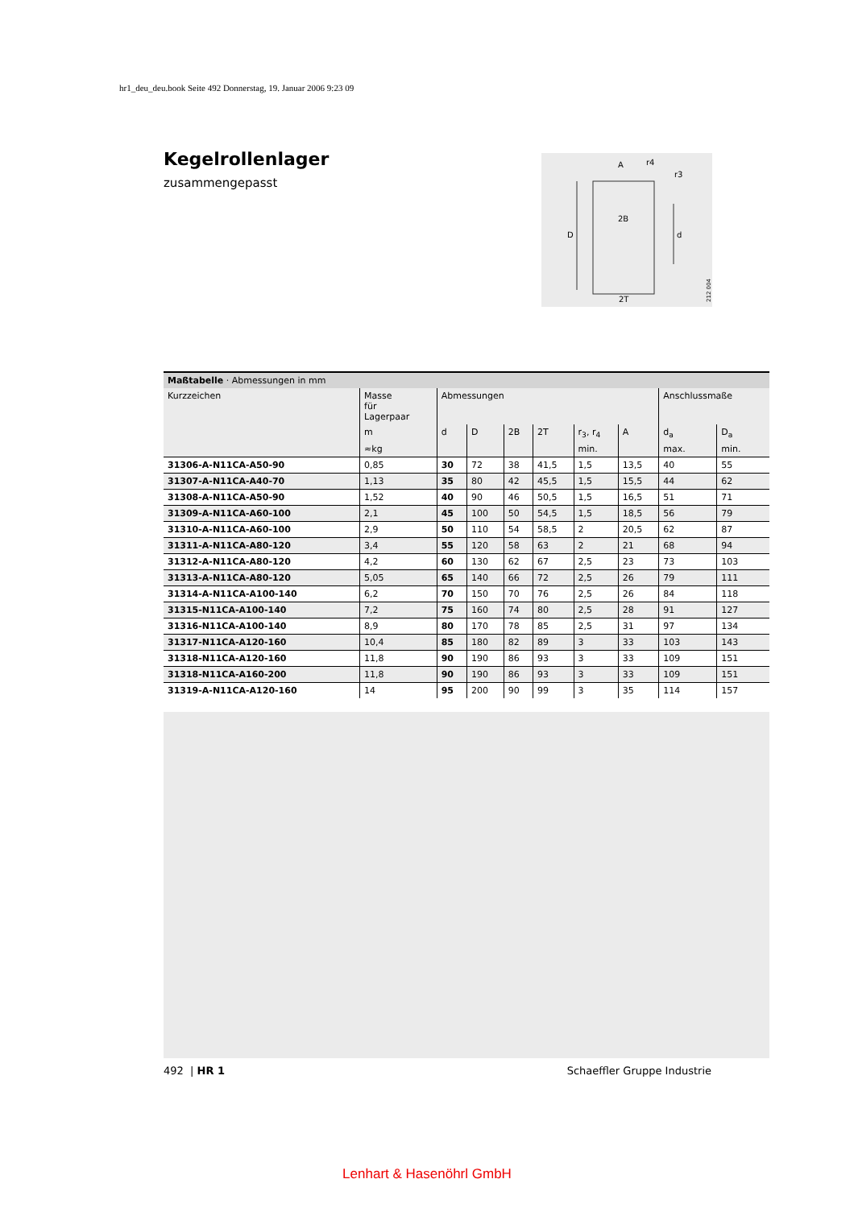hr1_deu_deu.book Seite 492 Donnerstag, 19. Januar 2006 9:23 09
Kegelrollenlager
zusammengepasst
D
d
A
r4
r3
2B
2T
212 004
| Maßtabelle · Abmessungen in mm | | | | | | | | | |
| Kurzzeichen | Masse für Lagerpaar | Abmessungen | | | | | | Anschlussmaße | |
| | m | d | D | 2B | 2T | r<sub>3</sub>, r<sub>4</sub> | A | d<sub>a</sub> | D<sub>a</sub> |
| | ≈kg | | | | | min. | | max. | min. |
| 31306-A-N11CA-A50-90 | 0,85 | 30 | 72 | 38 | 41,5 | 1,5 | 13,5 | 40 | 55 |
| 31307-A-N11CA-A40-70 | 1,13 | 35 | 80 | 42 | 45,5 | 1,5 | 15,5 | 44 | 62 |
| 31308-A-N11CA-A50-90 | 1,52 | 40 | 90 | 46 | 50,5 | 1,5 | 16,5 | 51 | 71 |
| 31309-A-N11CA-A60-100 | 2,1 | 45 | 100 | 50 | 54,5 | 1,5 | 18,5 | 56 | 79 |
| 31310-A-N11CA-A60-100 | 2,9 | 50 | 110 | 54 | 58,5 | 2 | 20,5 | 62 | 87 |
| 31311-A-N11CA-A80-120 | 3,4 | 55 | 120 | 58 | 63 | 2 | 21 | 68 | 94 |
| 31312-A-N11CA-A80-120 | 4,2 | 60 | 130 | 62 | 67 | 2,5 | 23 | 73 | 103 |
| 31313-A-N11CA-A80-120 | 5,05 | 65 | 140 | 66 | 72 | 2,5 | 26 | 79 | 111 |
| 31314-A-N11CA-A100-140 | 6,2 | 70 | 150 | 70 | 76 | 2,5 | 26 | 84 | 118 |
| 31315-N11CA-A100-140 | 7,2 | 75 | 160 | 74 | 80 | 2,5 | 28 | 91 | 127 |
| 31316-N11CA-A100-140 | 8,9 | 80 | 170 | 78 | 85 | 2,5 | 31 | 97 | 134 |
| 31317-N11CA-A120-160 | 10,4 | 85 | 180 | 82 | 89 | 3 | 33 | 103 | 143 |
| 31318-N11CA-A120-160 | 11,8 | 90 | 190 | 86 | 93 | 3 | 33 | 109 | 151 |
| 31318-N11CA-A160-200 | 11,8 | 90 | 190 | 86 | 93 | 3 | 33 | 109 | 151 |
| 31319-A-N11CA-A120-160 | 14 | 95 | 200 | 90 | 99 | 3 | 35 | 114 | 157 |
492 | HR 1 Schaeffler Gruppe Industrie
Lenhart & Hasenöhrl GmbH